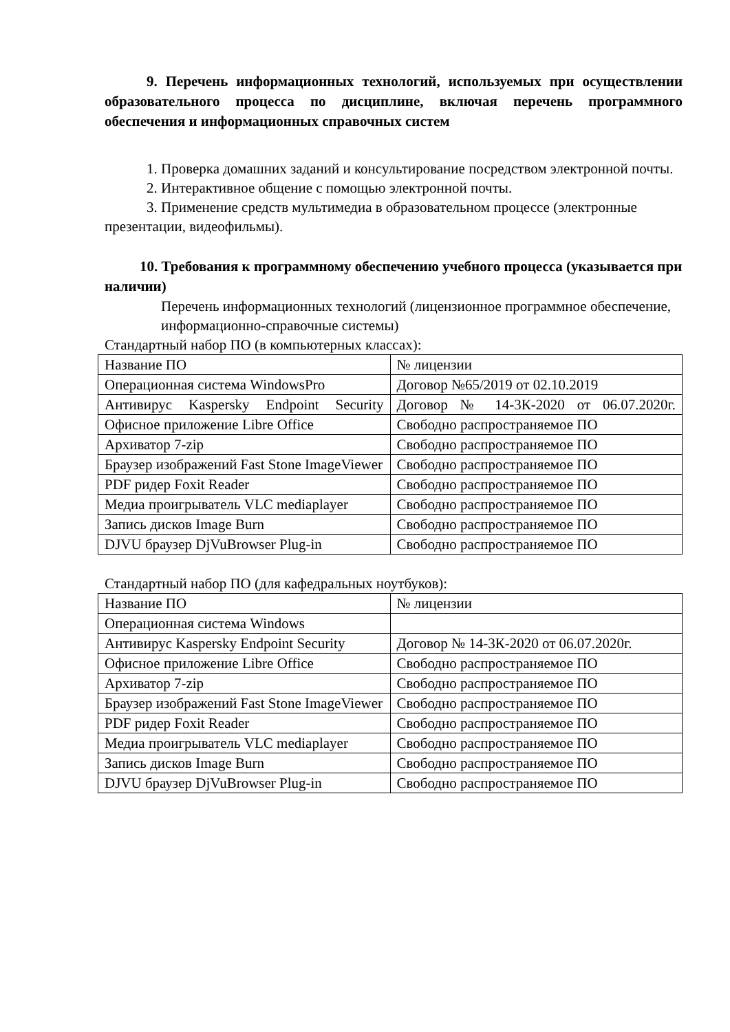9. Перечень информационных технологий, используемых при осуществлении образовательного процесса по дисциплине, включая перечень программного обеспечения и информационных справочных систем
1. Проверка домашних заданий и консультирование посредством электронной почты.
2. Интерактивное общение с помощью электронной почты.
3. Применение средств мультимедиа в образовательном процессе (электронные презентации, видеофильмы).
10. Требования к программному обеспечению учебного процесса (указывается при наличии)
Перечень информационных технологий (лицензионное программное обеспечение, информационно-справочные системы)
Стандартный набор ПО (в компьютерных классах):
| Название ПО | № лицензии |
| Операционная система WindowsPro | Договор №65/2019 от 02.10.2019 |
| Антивирус Kaspersky Endpoint Security | Договор № 14-3К-2020 от 06.07.2020г. |
| Офисное приложение Libre Office | Свободно распространяемое ПО |
| Архиватор 7-zip | Свободно распространяемое ПО |
| Браузер изображений Fast Stone ImageViewer | Свободно распространяемое ПО |
| PDF ридер Foxit Reader | Свободно распространяемое ПО |
| Медиа проигрыватель VLC mediaplayer | Свободно распространяемое ПО |
| Запись дисков Image Burn | Свободно распространяемое ПО |
| DJVU браузер DjVuBrowser Plug-in | Свободно распространяемое ПО |
Стандартный набор ПО (для кафедральных ноутбуков):
| Название ПО | № лицензии |
| Операционная система Windows | |
| Антивирус Kaspersky Endpoint Security | Договор № 14-3К-2020 от 06.07.2020г. |
| Офисное приложение Libre Office | Свободно распространяемое ПО |
| Архиватор 7-zip | Свободно распространяемое ПО |
| Браузер изображений Fast Stone ImageViewer | Свободно распространяемое ПО |
| PDF ридер Foxit Reader | Свободно распространяемое ПО |
| Медиа проигрыватель VLC mediaplayer | Свободно распространяемое ПО |
| Запись дисков Image Burn | Свободно распространяемое ПО |
| DJVU браузер DjVuBrowser Plug-in | Свободно распространяемое ПО |